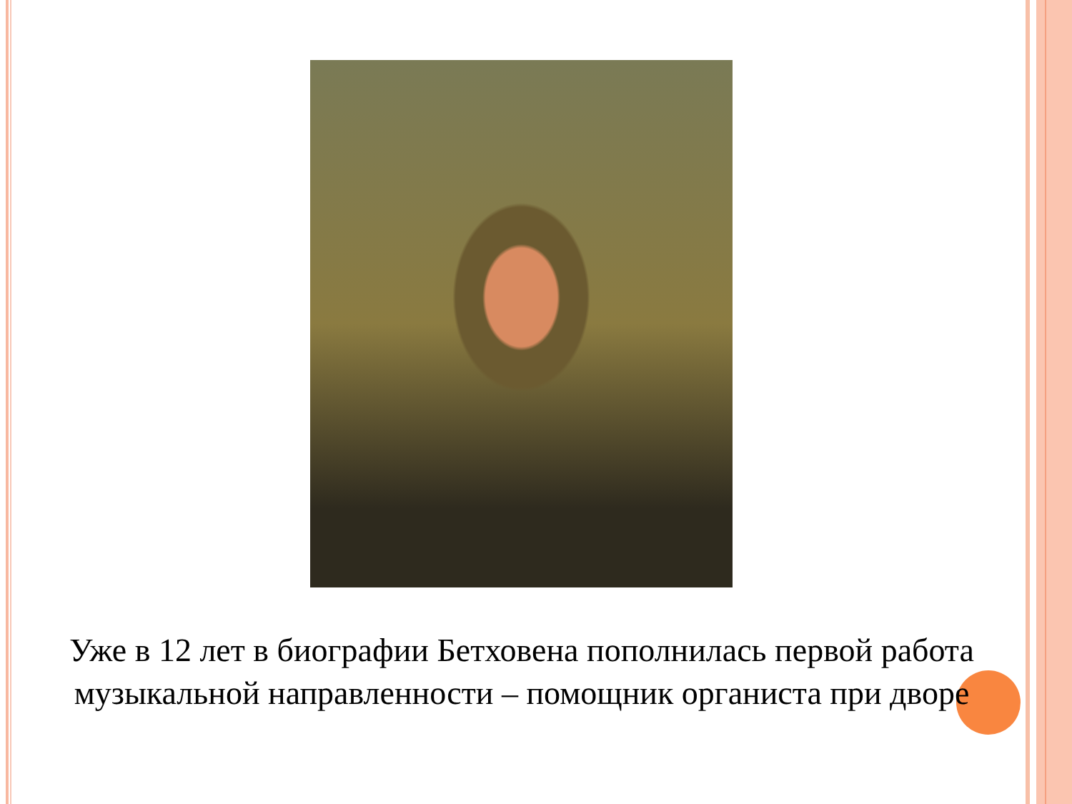Уже в 12 лет в биографии Бетховена пополнилась первой работа музыкальной направленности – помощник органиста при дворе